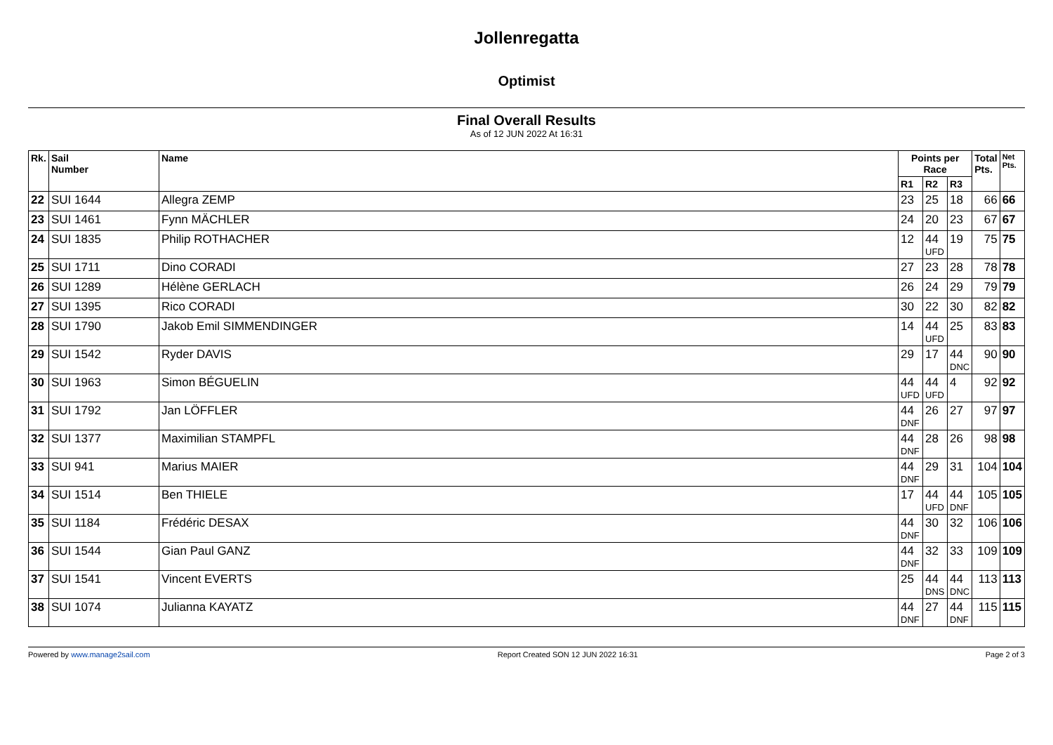Jollenregatta
Optimist
Final Overall Results
As of 12 JUN 2022 At 16:31
| Rk. | Sail Number | Name | Points per Race | | | Total Pts. | Net Pts. |
| --- | --- | --- | --- | --- | --- | --- | --- |
| | | | R1 | R2 | R3 | | |
| 22 | SUI 1644 | Allegra ZEMP | 23 | 25 | 18 | 66 | 66 |
| 23 | SUI 1461 | Fynn MÄCHLER | 24 | 20 | 23 | 67 | 67 |
| 24 | SUI 1835 | Philip ROTHACHER | 12 | 44 UFD | 19 | 75 | 75 |
| 25 | SUI 1711 | Dino CORADI | 27 | 23 | 28 | 78 | 78 |
| 26 | SUI 1289 | Hélène GERLACH | 26 | 24 | 29 | 79 | 79 |
| 27 | SUI 1395 | Rico CORADI | 30 | 22 | 30 | 82 | 82 |
| 28 | SUI 1790 | Jakob Emil SIMMENDINGER | 14 | 44 UFD | 25 | 83 | 83 |
| 29 | SUI 1542 | Ryder DAVIS | 29 | 17 | 44 DNC | 90 | 90 |
| 30 | SUI 1963 | Simon BÉGUELIN | 44 UFD | 44 UFD | 4 | 92 | 92 |
| 31 | SUI 1792 | Jan LÖFFLER | 44 DNF | 26 | 27 | 97 | 97 |
| 32 | SUI 1377 | Maximilian STAMPFL | 44 DNF | 28 | 26 | 98 | 98 |
| 33 | SUI 941 | Marius MAIER | 44 DNF | 29 | 31 | 104 | 104 |
| 34 | SUI 1514 | Ben THIELE | 17 | 44 UFD | 44 DNF | 105 | 105 |
| 35 | SUI 1184 | Frédéric DESAX | 44 DNF | 30 | 32 | 106 | 106 |
| 36 | SUI 1544 | Gian Paul GANZ | 44 DNF | 32 | 33 | 109 | 109 |
| 37 | SUI 1541 | Vincent EVERTS | 25 | 44 DNS | 44 DNC | 113 | 113 |
| 38 | SUI 1074 | Julianna KAYATZ | 44 DNF | 27 | 44 DNF | 115 | 115 |
Powered by www.manage2sail.com Report Created SON 12 JUN 2022 16:31 Page 2 of 3